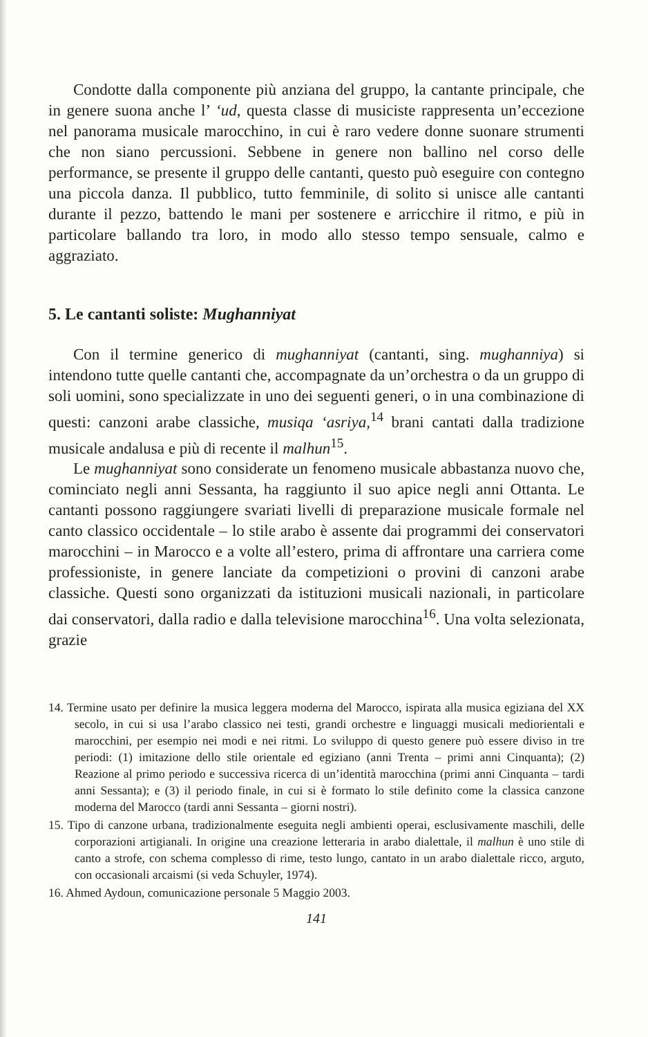Condotte dalla componente più anziana del gruppo, la cantante principale, che in genere suona anche l’ ‘ud, questa classe di musiciste rappresenta un’eccezione nel panorama musicale marocchino, in cui è raro vedere donne suonare strumenti che non siano percussioni. Sebbene in genere non ballino nel corso delle performance, se presente il gruppo delle cantanti, questo può eseguire con contegno una piccola danza. Il pubblico, tutto femminile, di solito si unisce alle cantanti durante il pezzo, battendo le mani per sostenere e arricchire il ritmo, e più in particolare ballando tra loro, in modo allo stesso tempo sensuale, calmo e aggraziato.
5. Le cantanti soliste: Mughanniyat
Con il termine generico di mughanniyat (cantanti, sing. mughanniya) si intendono tutte quelle cantanti che, accompagnate da un’orchestra o da un gruppo di soli uomini, sono specializzate in uno dei seguenti generi, o in una combinazione di questi: canzoni arabe classiche, musiqa ‘asriya,<sup>14</sup> brani cantati dalla tradizione musicale andalusa e più di recente il malhun<sup>15</sup>.
Le mughanniyat sono considerate un fenomeno musicale abbastanza nuovo che, cominciato negli anni Sessanta, ha raggiunto il suo apice negli anni Ottanta. Le cantanti possono raggiungere svariati livelli di preparazione musicale formale nel canto classico occidentale – lo stile arabo è assente dai programmi dei conservatori marocchini – in Marocco e a volte all’estero, prima di affrontare una carriera come professioniste, in genere lanciate da competizioni o provini di canzoni arabe classiche. Questi sono organizzati da istituzioni musicali nazionali, in particolare dai conservatori, dalla radio e dalla televisione marocchina<sup>16</sup>. Una volta selezionata, grazie
14. Termine usato per definire la musica leggera moderna del Marocco, ispirata alla musica egiziana del XX secolo, in cui si usa l’arabo classico nei testi, grandi orchestre e linguaggi musicali mediorientali e marocchini, per esempio nei modi e nei ritmi. Lo sviluppo di questo genere può essere diviso in tre periodi: (1) imitazione dello stile orientale ed egiziano (anni Trenta – primi anni Cinquanta); (2) Reazione al primo periodo e successiva ricerca di un’identità marocchina (primi anni Cinquanta – tardi anni Sessanta); e (3) il periodo finale, in cui si è formato lo stile definito come la classica canzone moderna del Marocco (tardi anni Sessanta – giorni nostri).
15. Tipo di canzone urbana, tradizionalmente eseguita negli ambienti operai, esclusivamente maschili, delle corporazioni artigianali. In origine una creazione letteraria in arabo dialettale, il malhun è uno stile di canto a strofe, con schema complesso di rime, testo lungo, cantato in un arabo dialettale ricco, arguto, con occasionali arcaismi (si veda Schuyler, 1974).
16. Ahmed Aydoun, comunicazione personale 5 Maggio 2003.
141